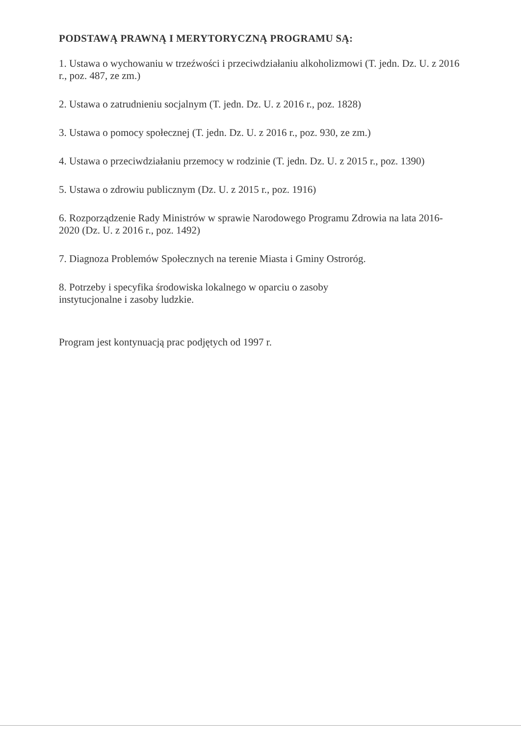PODSTAWĄ PRAWNĄ I MERYTORYCZNĄ PROGRAMU SĄ:
1. Ustawa o wychowaniu w trzeźwości i przeciwdziałaniu alkoholizmowi (T. jedn. Dz. U. z 2016 r., poz. 487, ze zm.)
2. Ustawa o zatrudnieniu socjalnym (T. jedn. Dz. U. z 2016 r., poz. 1828)
3. Ustawa o pomocy społecznej (T. jedn. Dz. U. z 2016 r., poz. 930, ze zm.)
4. Ustawa o przeciwdziałaniu przemocy w rodzinie (T. jedn. Dz. U. z 2015 r., poz. 1390)
5. Ustawa o zdrowiu publicznym (Dz. U. z 2015 r., poz. 1916)
6. Rozporządzenie Rady Ministrów w sprawie Narodowego Programu Zdrowia na lata 2016-2020 (Dz. U. z 2016 r., poz. 1492)
7. Diagnoza Problemów Społecznych na terenie Miasta i Gminy Ostroróg.
8. Potrzeby i specyfika środowiska lokalnego w oparciu o zasoby
instytucjonalne i zasoby ludzkie.
Program jest kontynuacją prac podjętych od 1997 r.